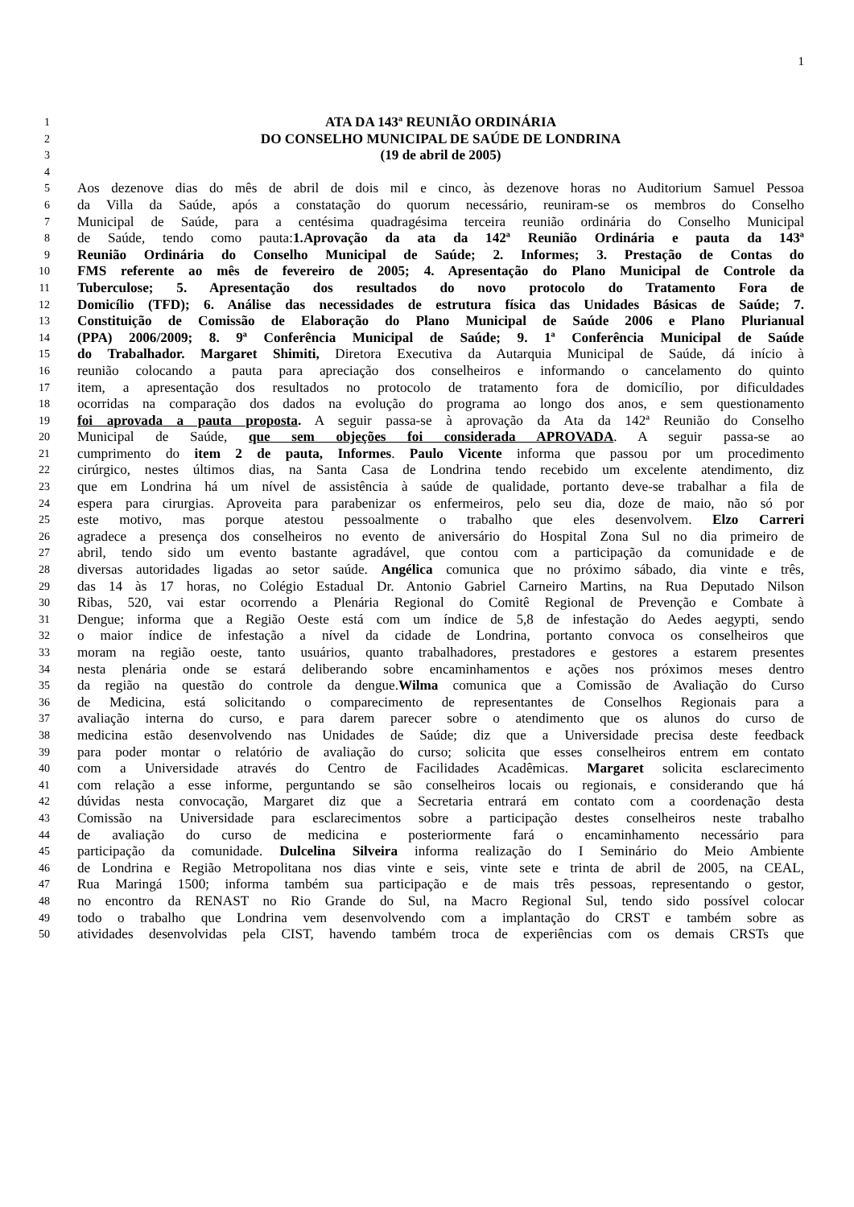1
1 ATA DA 143ª REUNIÃO ORDINÁRIA
2 DO CONSELHO MUNICIPAL DE SAÚDE DE LONDRINA
3 (19 de abril de 2005)
4
5 Aos dezenove dias do mês de abril de dois mil e cinco, às dezenove horas no Auditorium Samuel Pessoa
6 da Villa da Saúde, após a constatação do quorum necessário, reuniram-se os membros do Conselho
7 Municipal de Saúde, para a centésima quadragésima terceira reunião ordinária do Conselho Municipal
8 de Saúde, tendo como pauta:1.Aprovação da ata da 142ª Reunião Ordinária e pauta da 143ª
9 Reunião Ordinária do Conselho Municipal de Saúde; 2. Informes; 3. Prestação de Contas do
10 FMS referente ao mês de fevereiro de 2005; 4. Apresentação do Plano Municipal de Controle da
11 Tuberculose; 5. Apresentação dos resultados do novo protocolo do Tratamento Fora de
12 Domicílio (TFD); 6. Análise das necessidades de estrutura física das Unidades Básicas de Saúde; 7.
13 Constituição de Comissão de Elaboração do Plano Municipal de Saúde 2006 e Plano Plurianual
14 (PPA) 2006/2009; 8. 9ª Conferência Municipal de Saúde; 9. 1ª Conferência Municipal de Saúde
15 do Trabalhador. Margaret Shimiti, Diretora Executiva da Autarquia Municipal de Saúde, dá início à
16 reunião colocando a pauta para apreciação dos conselheiros e informando o cancelamento do quinto
17 item, a apresentação dos resultados no protocolo de tratamento fora de domicílio, por dificuldades
18 ocorridas na comparação dos dados na evolução do programa ao longo dos anos, e sem questionamento
19 foi aprovada a pauta proposta. A seguir passa-se à aprovação da Ata da 142ª Reunião do Conselho
20 Municipal de Saúde, que sem objeções foi considerada APROVADA. A seguir passa-se ao
21 cumprimento do item 2 de pauta, Informes. Paulo Vicente informa que passou por um procedimento
22 cirúrgico, nestes últimos dias, na Santa Casa de Londrina tendo recebido um excelente atendimento, diz
23 que em Londrina há um nível de assistência à saúde de qualidade, portanto deve-se trabalhar a fila de
24 espera para cirurgias. Aproveita para parabenizar os enfermeiros, pelo seu dia, doze de maio, não só por
25 este motivo, mas porque atestou pessoalmente o trabalho que eles desenvolvem. Elzo Carreri
26 agradece a presença dos conselheiros no evento de aniversário do Hospital Zona Sul no dia primeiro de
27 abril, tendo sido um evento bastante agradável, que contou com a participação da comunidade e de
28 diversas autoridades ligadas ao setor saúde. Angélica comunica que no próximo sábado, dia vinte e três,
29 das 14 às 17 horas, no Colégio Estadual Dr. Antonio Gabriel Carneiro Martins, na Rua Deputado Nilson
30 Ribas, 520, vai estar ocorrendo a Plenária Regional do Comitê Regional de Prevenção e Combate à
31 Dengue; informa que a Região Oeste está com um índice de 5,8 de infestação do Aedes aegypti, sendo
32 o maior índice de infestação a nível da cidade de Londrina, portanto convoca os conselheiros que
33 moram na região oeste, tanto usuários, quanto trabalhadores, prestadores e gestores a estarem presentes
34 nesta plenária onde se estará deliberando sobre encaminhamentos e ações nos próximos meses dentro
35 da região na questão do controle da dengue.Wilma comunica que a Comissão de Avaliação do Curso
36 de Medicina, está solicitando o comparecimento de representantes de Conselhos Regionais para a
37 avaliação interna do curso, e para darem parecer sobre o atendimento que os alunos do curso de
38 medicina estão desenvolvendo nas Unidades de Saúde; diz que a Universidade precisa deste feedback
39 para poder montar o relatório de avaliação do curso; solicita que esses conselheiros entrem em contato
40 com a Universidade através do Centro de Facilidades Acadêmicas. Margaret solicita esclarecimento
41 com relação a esse informe, perguntando se são conselheiros locais ou regionais, e considerando que há
42 dúvidas nesta convocação, Margaret diz que a Secretaria entrará em contato com a coordenação desta
43 Comissão na Universidade para esclarecimentos sobre a participação destes conselheiros neste trabalho
44 de avaliação do curso de medicina e posteriormente fará o encaminhamento necessário para
45 participação da comunidade. Dulcelina Silveira informa realização do I Seminário do Meio Ambiente
46 de Londrina e Região Metropolitana nos dias vinte e seis, vinte sete e trinta de abril de 2005, na CEAL,
47 Rua Maringá 1500; informa também sua participação e de mais três pessoas, representando o gestor,
48 no encontro da RENAST no Rio Grande do Sul, na Macro Regional Sul, tendo sido possível colocar
49 todo o trabalho que Londrina vem desenvolvendo com a implantação do CRST e também sobre as
50 atividades desenvolvidas pela CIST, havendo também troca de experiências com os demais CRSTs que